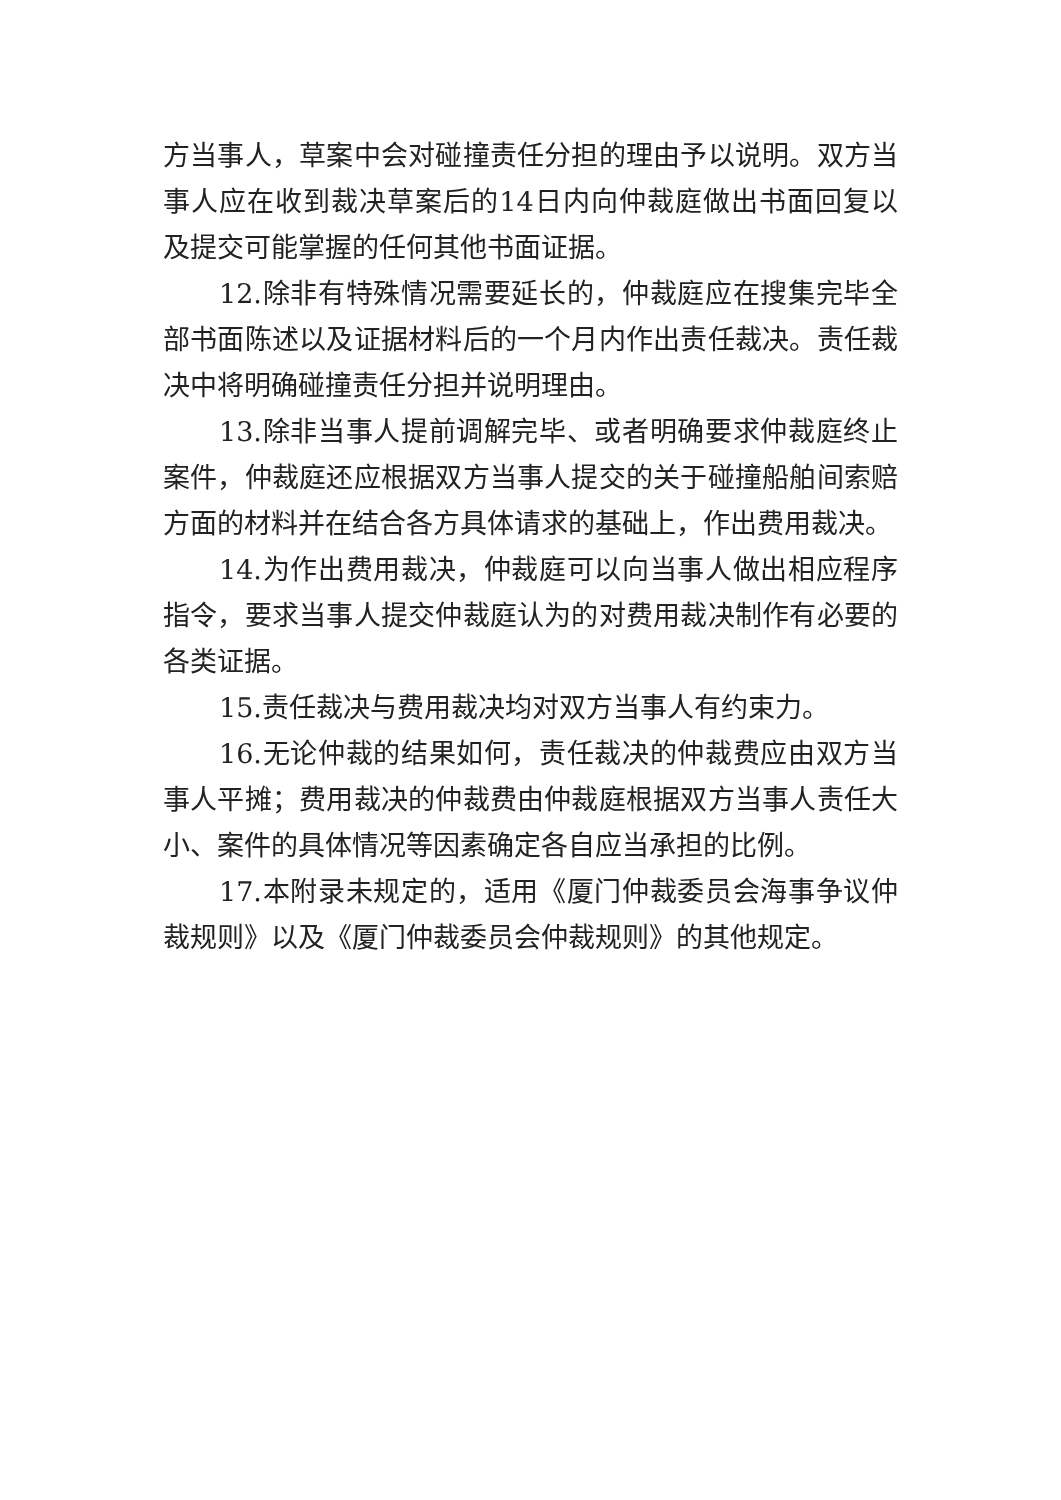方当事人，草案中会对碰撞责任分担的理由予以说明。双方当事人应在收到裁决草案后的14日内向仲裁庭做出书面回复以及提交可能掌握的任何其他书面证据。
12.除非有特殊情况需要延长的，仲裁庭应在搜集完毕全部书面陈述以及证据材料后的一个月内作出责任裁决。责任裁决中将明确碰撞责任分担并说明理由。
13.除非当事人提前调解完毕、或者明确要求仲裁庭终止案件，仲裁庭还应根据双方当事人提交的关于碰撞船舶间索赔方面的材料并在结合各方具体请求的基础上，作出费用裁决。
14.为作出费用裁决，仲裁庭可以向当事人做出相应程序指令，要求当事人提交仲裁庭认为的对费用裁决制作有必要的各类证据。
15.责任裁决与费用裁决均对双方当事人有约束力。
16.无论仲裁的结果如何，责任裁决的仲裁费应由双方当事人平摊；费用裁决的仲裁费由仲裁庭根据双方当事人责任大小、案件的具体情况等因素确定各自应当承担的比例。
17.本附录未规定的，适用《厦门仲裁委员会海事争议仲裁规则》以及《厦门仲裁委员会仲裁规则》的其他规定。